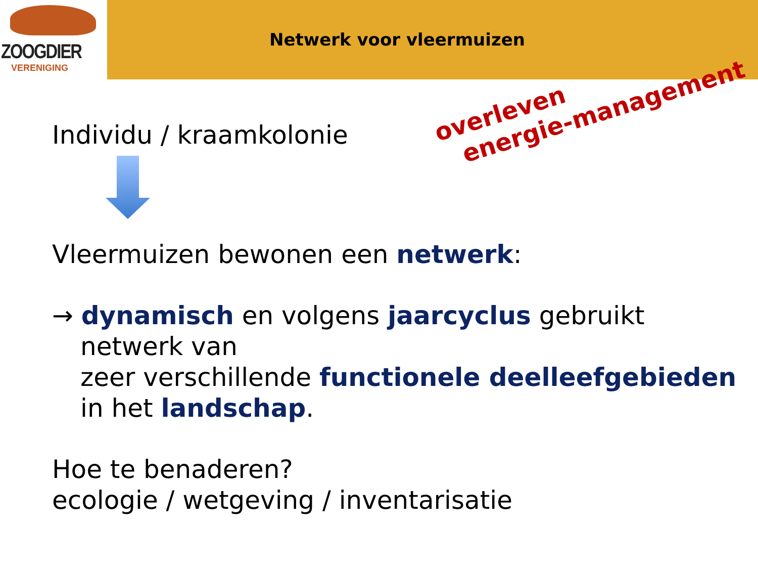ZOOGDIER
VERENIGING
Netwerk voor vleermuizen
overleven
energie-management
Individu / kraamkolonie
Vleermuizen bewonen een netwerk:
→ dynamisch en volgens jaarcyclus gebruikt
netwerk van
zeer verschillende functionele deelleefgebieden
in het landschap.
Hoe te benaderen?
ecologie / wetgeving / inventarisatie